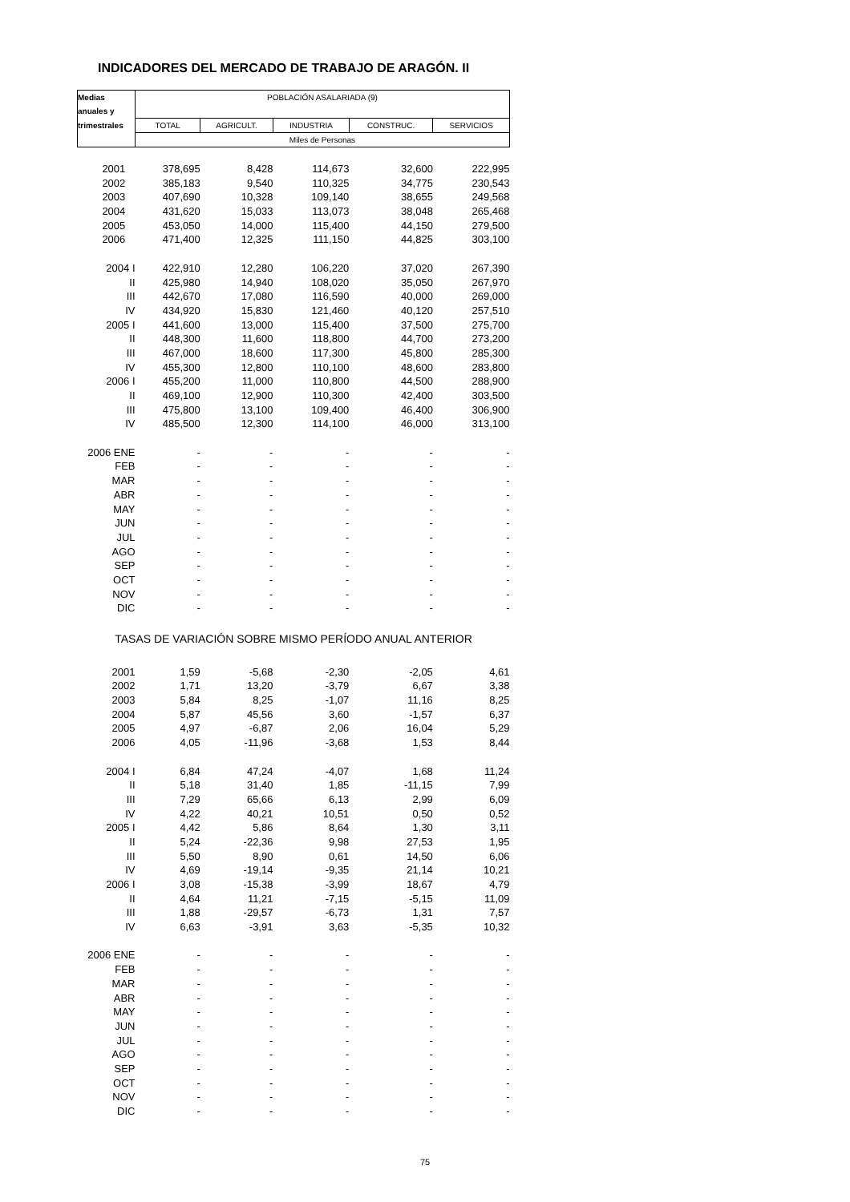INDICADORES DEL MERCADO DE TRABAJO DE ARAGÓN. II
| Medias | POBLACIÓN ASALARIADA (9) | | | | |
| --- | --- | --- | --- | --- | --- |
| anuales y | | | | | |
| trimestrales | TOTAL | AGRICULT. | INDUSTRIA | CONSTRUC. | SERVICIOS |
| | Miles de Personas | | | | |
| 2001 | 378,695 | 8,428 | 114,673 | 32,600 | 222,995 |
| 2002 | 385,183 | 9,540 | 110,325 | 34,775 | 230,543 |
| 2003 | 407,690 | 10,328 | 109,140 | 38,655 | 249,568 |
| 2004 | 431,620 | 15,033 | 113,073 | 38,048 | 265,468 |
| 2005 | 453,050 | 14,000 | 115,400 | 44,150 | 279,500 |
| 2006 | 471,400 | 12,325 | 111,150 | 44,825 | 303,100 |
| 2004 I | 422,910 | 12,280 | 106,220 | 37,020 | 267,390 |
| II | 425,980 | 14,940 | 108,020 | 35,050 | 267,970 |
| III | 442,670 | 17,080 | 116,590 | 40,000 | 269,000 |
| IV | 434,920 | 15,830 | 121,460 | 40,120 | 257,510 |
| 2005 I | 441,600 | 13,000 | 115,400 | 37,500 | 275,700 |
| II | 448,300 | 11,600 | 118,800 | 44,700 | 273,200 |
| III | 467,000 | 18,600 | 117,300 | 45,800 | 285,300 |
| IV | 455,300 | 12,800 | 110,100 | 48,600 | 283,800 |
| 2006 I | 455,200 | 11,000 | 110,800 | 44,500 | 288,900 |
| II | 469,100 | 12,900 | 110,300 | 42,400 | 303,500 |
| III | 475,800 | 13,100 | 109,400 | 46,400 | 306,900 |
| IV | 485,500 | 12,300 | 114,100 | 46,000 | 313,100 |
| 2006 ENE | - | - | - | - | - |
| FEB | - | - | - | - | - |
| MAR | - | - | - | - | - |
| ABR | - | - | - | - | - |
| MAY | - | - | - | - | - |
| JUN | - | - | - | - | - |
| JUL | - | - | - | - | - |
| AGO | - | - | - | - | - |
| SEP | - | - | - | - | - |
| OCT | - | - | - | - | - |
| NOV | - | - | - | - | - |
| DIC | - | - | - | - | - |
| TASAS DE VARIACIÓN SOBRE MISMO PERÍODO ANUAL ANTERIOR | | | | | |
| 2001 | 1,59 | -5,68 | -2,30 | -2,05 | 4,61 |
| 2002 | 1,71 | 13,20 | -3,79 | 6,67 | 3,38 |
| 2003 | 5,84 | 8,25 | -1,07 | 11,16 | 8,25 |
| 2004 | 5,87 | 45,56 | 3,60 | -1,57 | 6,37 |
| 2005 | 4,97 | -6,87 | 2,06 | 16,04 | 5,29 |
| 2006 | 4,05 | -11,96 | -3,68 | 1,53 | 8,44 |
| 2004 I | 6,84 | 47,24 | -4,07 | 1,68 | 11,24 |
| II | 5,18 | 31,40 | 1,85 | -11,15 | 7,99 |
| III | 7,29 | 65,66 | 6,13 | 2,99 | 6,09 |
| IV | 4,22 | 40,21 | 10,51 | 0,50 | 0,52 |
| 2005 I | 4,42 | 5,86 | 8,64 | 1,30 | 3,11 |
| II | 5,24 | -22,36 | 9,98 | 27,53 | 1,95 |
| III | 5,50 | 8,90 | 0,61 | 14,50 | 6,06 |
| IV | 4,69 | -19,14 | -9,35 | 21,14 | 10,21 |
| 2006 I | 3,08 | -15,38 | -3,99 | 18,67 | 4,79 |
| II | 4,64 | 11,21 | -7,15 | -5,15 | 11,09 |
| III | 1,88 | -29,57 | -6,73 | 1,31 | 7,57 |
| IV | 6,63 | -3,91 | 3,63 | -5,35 | 10,32 |
| 2006 ENE | - | - | - | - | - |
| FEB | - | - | - | - | - |
| MAR | - | - | - | - | - |
| ABR | - | - | - | - | - |
| MAY | - | - | - | - | - |
| JUN | - | - | - | - | - |
| JUL | - | - | - | - | - |
| AGO | - | - | - | - | - |
| SEP | - | - | - | - | - |
| OCT | - | - | - | - | - |
| NOV | - | - | - | - | - |
| DIC | - | - | - | - | - |
75